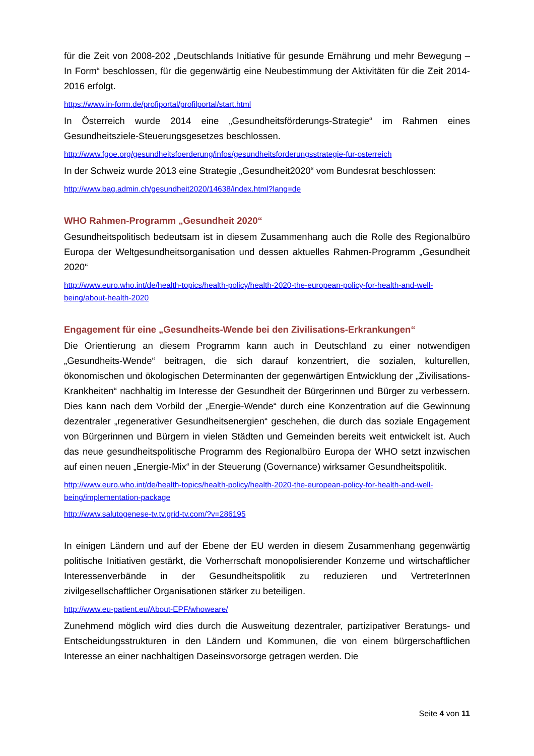für die Zeit von 2008-202 „Deutschlands Initiative für gesunde Ernährung und mehr Bewegung – In Form“ beschlossen, für die gegenwärtig eine Neubestimmung der Aktivitäten für die Zeit 2014-2016 erfolgt.
https://www.in-form.de/profiportal/profilportal/start.html
In Österreich wurde 2014 eine „Gesundheitsförderungs-Strategie“ im Rahmen eines Gesundheitsziele-Steuerungsgesetzes beschlossen.
http://www.fgoe.org/gesundheitsfoerderung/infos/gesundheitsforderungsstrategie-fur-osterreich
In der Schweiz wurde 2013 eine Strategie „Gesundheit2020“ vom Bundesrat beschlossen:
http://www.bag.admin.ch/gesundheit2020/14638/index.html?lang=de
WHO Rahmen-Programm „Gesundheit 2020“
Gesundheitspolitisch bedeutsam ist in diesem Zusammenhang auch die Rolle des Regionalbüro Europa der Weltgesundheitsorganisation und dessen aktuelles Rahmen-Programm „Gesundheit 2020“
http://www.euro.who.int/de/health-topics/health-policy/health-2020-the-european-policy-for-health-and-well-being/about-health-2020
Engagement für eine „Gesundheits-Wende bei den Zivilisations-Erkrankungen“
Die Orientierung an diesem Programm kann auch in Deutschland zu einer notwendigen „Gesundheits-Wende“ beitragen, die sich darauf konzentriert, die sozialen, kulturellen, ökonomischen und ökologischen Determinanten der gegenwärtigen Entwicklung der „Zivilisations-Krankheiten“ nachhaltig im Interesse der Gesundheit der Bürgerinnen und Bürger zu verbessern. Dies kann nach dem Vorbild der „Energie-Wende“ durch eine Konzentration auf die Gewinnung dezentraler „regenerativer Gesundheitsenergien“ geschehen, die durch das soziale Engagement von Bürgerinnen und Bürgern in vielen Städten und Gemeinden bereits weit entwickelt ist. Auch das neue gesundheitspolitische Programm des Regionalbüro Europa der WHO setzt inzwischen auf einen neuen „Energie-Mix“ in der Steuerung (Governance) wirksamer Gesundheitspolitik.
http://www.euro.who.int/de/health-topics/health-policy/health-2020-the-european-policy-for-health-and-well-being/implementation-package
http://www.salutogenese-tv.tv.grid-tv.com/?v=286195
In einigen Ländern und auf der Ebene der EU werden in diesem Zusammenhang gegenwärtig politische Initiativen gestärkt, die Vorherrschaft monopolisierender Konzerne und wirtschaftlicher Interessenverbände in der Gesundheitspolitik zu reduzieren und VertreterInnen zivilgesellschaftlicher Organisationen stärker zu beteiligen.
http://www.eu-patient.eu/About-EPF/whoweare/
Zunehmend möglich wird dies durch die Ausweitung dezentraler, partizipativer Beratungs- und Entscheidungsstrukturen in den Ländern und Kommunen, die von einem bürgerschaftlichen Interesse an einer nachhaltigen Daseinsvorsorge getragen werden. Die
Seite 4 von 11